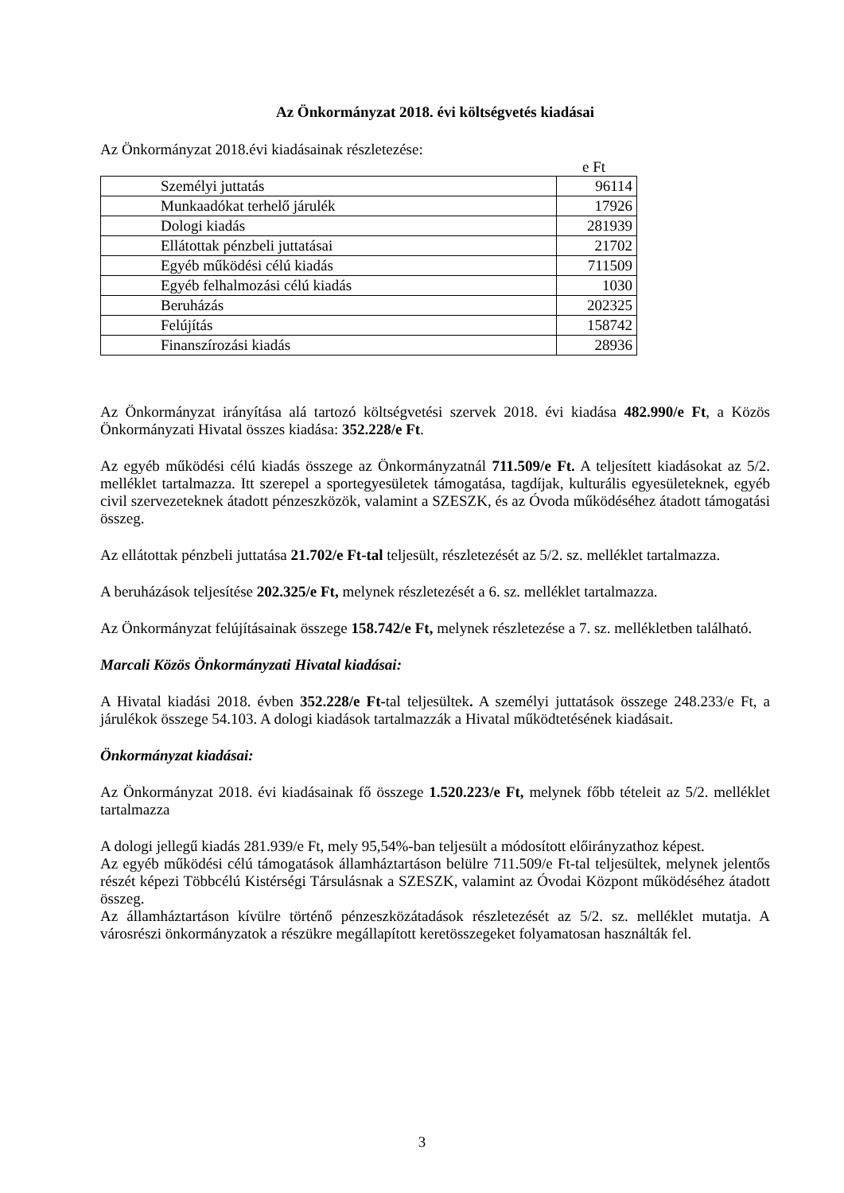Az Önkormányzat 2018. évi költségvetés kiadásai
Az Önkormányzat 2018.évi kiadásainak részletezése:
e Ft
| Személyi juttatás | 96114 |
| Munkaadókat terhelő járulék | 17926 |
| Dologi kiadás | 281939 |
| Ellátottak pénzbeli juttatásai | 21702 |
| Egyéb működési célú kiadás | 711509 |
| Egyéb felhalmozási célú kiadás | 1030 |
| Beruházás | 202325 |
| Felújítás | 158742 |
| Finanszírozási kiadás | 28936 |
Az Önkormányzat irányítása alá tartozó költségvetési szervek 2018. évi kiadása 482.990/e Ft, a Közös Önkormányzati Hivatal összes kiadása: 352.228/e Ft.
Az egyéb működési célú kiadás összege az Önkormányzatnál 711.509/e Ft. A teljesített kiadásokat az 5/2. melléklet tartalmazza. Itt szerepel a sportegyesületek támogatása, tagdíjak, kulturális egyesületeknek, egyéb civil szervezeteknek átadott pénzeszközök, valamint a SZESZK, és az Óvoda működéséhez átadott támogatási összeg.
Az ellátottak pénzbeli juttatása 21.702/e Ft-tal teljesült, részletezését az 5/2. sz. melléklet tartalmazza.
A beruházások teljesítése 202.325/e Ft, melynek részletezését a 6. sz. melléklet tartalmazza.
Az Önkormányzat felújításainak összege 158.742/e Ft, melynek részletezése a 7. sz. mellékletben található.
Marcali Közös Önkormányzati Hivatal kiadásai:
A Hivatal kiadási 2018. évben 352.228/e Ft-tal teljesültek. A személyi juttatások összege 248.233/e Ft, a járulékok összege 54.103. A dologi kiadások tartalmazzák a Hivatal működtetésének kiadásait.
Önkormányzat kiadásai:
Az Önkormányzat 2018. évi kiadásainak fő összege 1.520.223/e Ft, melynek főbb tételeit az 5/2. melléklet tartalmazza
A dologi jellegű kiadás 281.939/e Ft, mely 95,54%-ban teljesült a módosított előirányzathoz képest.
Az egyéb működési célú támogatások államháztartáson belülre 711.509/e Ft-tal teljesültek, melynek jelentős részét képezi Többcélú Kistérségi Társulásnak a SZESZK, valamint az Óvodai Központ működéséhez átadott összeg.
Az államháztartáson kívülre történő pénzeszközátadások részletezését az 5/2. sz. melléklet mutatja. A városrészi önkormányzatok a részükre megállapított keretösszegeket folyamatosan használták fel.
3